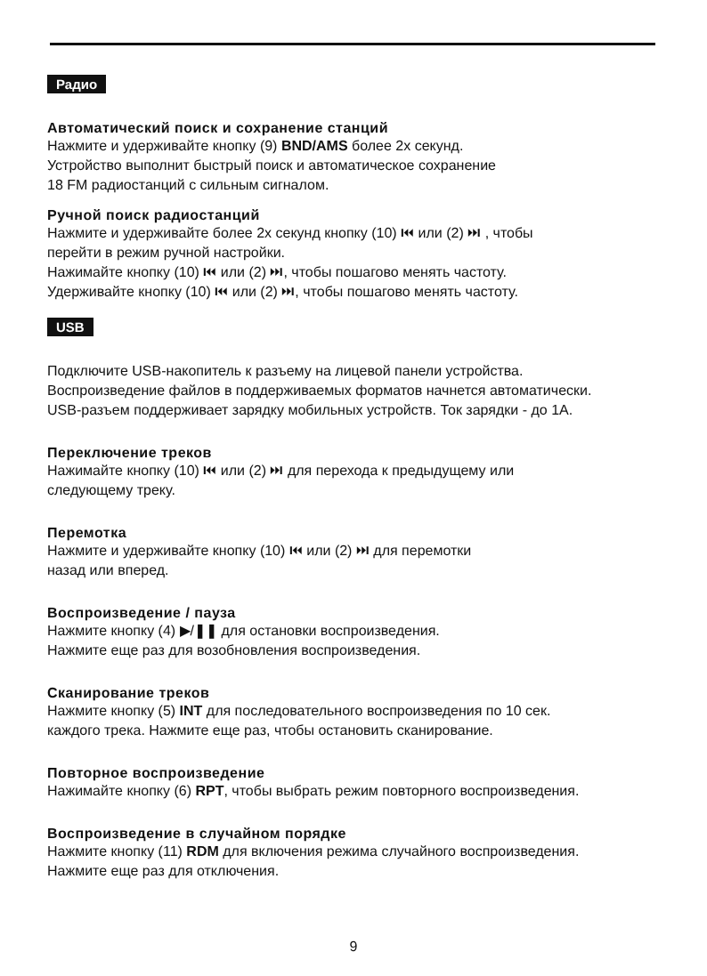Радио
Автоматический поиск и сохранение станций
Нажмите и удерживайте кнопку (9) BND/AMS более 2х секунд.
Устройство выполнит быстрый поиск и автоматическое сохранение
18 FM радиостанций с сильным сигналом.
Ручной поиск радиостанций
Нажмите и удерживайте более 2х секунд кнопку (10) ⏮ или (2) ⏭ , чтобы
перейти в режим ручной настройки.
Нажимайте кнопку (10) ⏮ или (2) ⏭, чтобы пошагово менять частоту.
Удерживайте кнопку (10) ⏮ или (2) ⏭, чтобы пошагово менять частоту.
USB
Подключите USB-накопитель к разъему на лицевой панели устройства.
Воспроизведение файлов в поддерживаемых форматов начнется автоматически.
USB-разъем поддерживает зарядку мобильных устройств. Ток зарядки - до 1А.
Переключение треков
Нажимайте кнопку (10) ⏮ или (2) ⏭ для перехода к предыдущему или
следующему треку.
Перемотка
Нажмите и удерживайте кнопку (10) ⏮ или (2) ⏭ для перемотки
назад или вперед.
Воспроизведение / пауза
Нажмите кнопку (4) ▶/❚❚ для остановки воспроизведения.
Нажмите еще раз для возобновления воспроизведения.
Сканирование треков
Нажмите кнопку (5) INT для последовательного воспроизведения по 10 сек.
каждого трека. Нажмите еще раз, чтобы остановить сканирование.
Повторное воспроизведение
Нажимайте кнопку (6) RPT, чтобы выбрать режим повторного воспроизведения.
Воспроизведение в случайном порядке
Нажмите кнопку (11) RDM для включения режима случайного воспроизведения.
Нажмите еще раз для отключения.
9